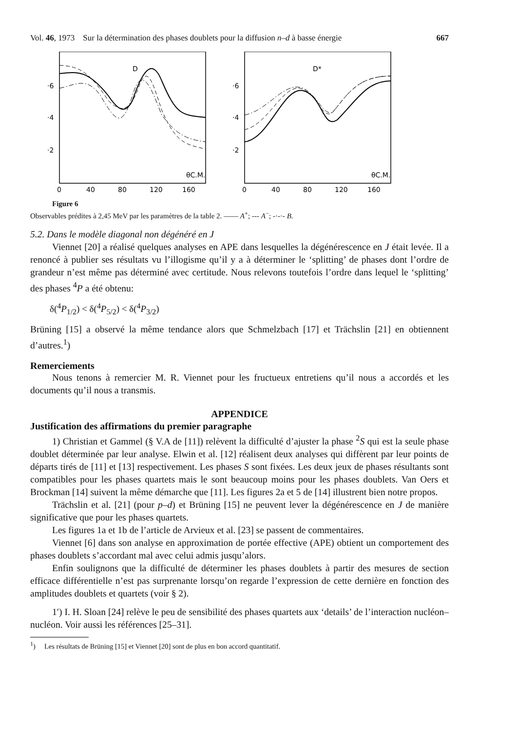Vol. 46, 1973 Sur la détermination des phases doublets pour la diffusion n–d à basse énergie 667
D
·6
·4
·2
θC.M.
0
40
80
120
160
D*
·6
·4
·2
θC.M.
0
40
80
120
160
Figure 6
Observables prédites à 2,45 MeV par les paramètres de la table 2. —— A<sup>+</sup>; --- A<sup>−</sup>; -·-·- B.
5.2. Dans le modèle diagonal non dégénéré en J
Viennet [20] a réalisé quelques analyses en APE dans lesquelles la dégénérescence en J était levée. Il a renoncé à publier ses résultats vu l’illogisme qu’il y a à déterminer le ‘splitting’ de phases dont l’ordre de grandeur n’est même pas déterminé avec certitude. Nous relevons toutefois l’ordre dans lequel le ‘splitting’ des phases <sup>4</sup>P a été obtenu:
δ(<sup>4</sup>P<sub>1/2</sub>) < δ(<sup>4</sup>P<sub>5/2</sub>) < δ(<sup>4</sup>P<sub>3/2</sub>)
Brüning [15] a observé la même tendance alors que Schmelzbach [17] et Trächslin [21] en obtiennent d’autres.<sup>1</sup>)
Remerciements
Nous tenons à remercier M. R. Viennet pour les fructueux entretiens qu’il nous a accordés et les documents qu’il nous a transmis.
APPENDICE
Justification des affirmations du premier paragraphe
1) Christian et Gammel (§ V.A de [11]) relèvent la difficulté d’ajuster la phase <sup>2</sup>S qui est la seule phase doublet déterminée par leur analyse. Elwin et al. [12] réalisent deux analyses qui diffèrent par leur points de départs tirés de [11] et [13] respectivement. Les phases S sont fixées. Les deux jeux de phases résultants sont compatibles pour les phases quartets mais le sont beaucoup moins pour les phases doublets. Van Oers et Brockman [14] suivent la même démarche que [11]. Les figures 2a et 5 de [14] illustrent bien notre propos.
Trächslin et al. [21] (pour p–d) et Brüning [15] ne peuvent lever la dégénérescence en J de manière significative que pour les phases quartets.
Les figures 1a et 1b de l’article de Arvieux et al. [23] se passent de commentaires.
Viennet [6] dans son analyse en approximation de portée effective (APE) obtient un comportement des phases doublets s’accordant mal avec celui admis jusqu’alors.
Enfin soulignons que la difficulté de déterminer les phases doublets à partir des mesures de section efficace différentielle n’est pas surprenante lorsqu’on regarde l’expression de cette dernière en fonction des amplitudes doublets et quartets (voir § 2).
1′) I. H. Sloan [24] relève le peu de sensibilité des phases quartets aux ‘details’ de l’interaction nucléon–nucléon. Voir aussi les références [25–31].
<sup>1</sup>) Les résultats de Brüning [15] et Viennet [20] sont de plus en bon accord quantitatif.